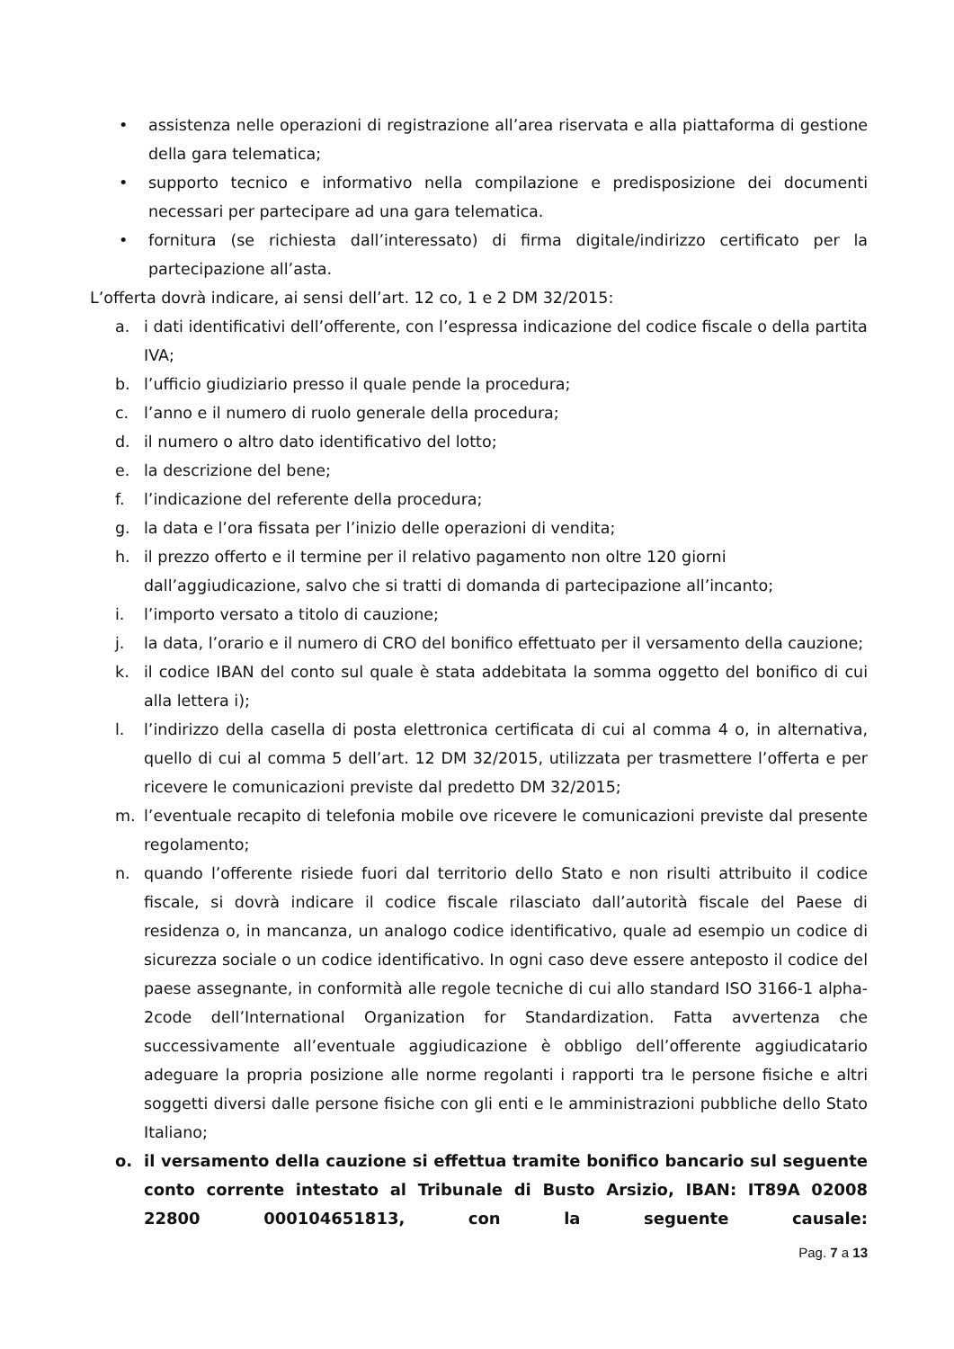• assistenza nelle operazioni di registrazione all’area riservata e alla piattaforma di gestione della gara telematica;
• supporto tecnico e informativo nella compilazione e predisposizione dei documenti necessari per partecipare ad una gara telematica.
• fornitura (se richiesta dall’interessato) di firma digitale/indirizzo certificato per la partecipazione all’asta.
L’offerta dovrà indicare, ai sensi dell’art. 12 co, 1 e 2 DM 32/2015:
a. i dati identificativi dell’offerente, con l’espressa indicazione del codice fiscale o della partita IVA;
b. l’ufficio giudiziario presso il quale pende la procedura;
c. l’anno e il numero di ruolo generale della procedura;
d. il numero o altro dato identificativo del lotto;
e. la descrizione del bene;
f. l’indicazione del referente della procedura;
g. la data e l’ora fissata per l’inizio delle operazioni di vendita;
h. il prezzo offerto e il termine per il relativo pagamento non oltre 120 giorni dall’aggiudicazione, salvo che si tratti di domanda di partecipazione all’incanto;
i. l’importo versato a titolo di cauzione;
j. la data, l’orario e il numero di CRO del bonifico effettuato per il versamento della cauzione;
k. il codice IBAN del conto sul quale è stata addebitata la somma oggetto del bonifico di cui alla lettera i);
l. l’indirizzo della casella di posta elettronica certificata di cui al comma 4 o, in alternativa, quello di cui al comma 5 dell’art. 12 DM 32/2015, utilizzata per trasmettere l’offerta e per ricevere le comunicazioni previste dal predetto DM 32/2015;
m. l’eventuale recapito di telefonia mobile ove ricevere le comunicazioni previste dal presente regolamento;
n. quando l’offerente risiede fuori dal territorio dello Stato e non risulti attribuito il codice fiscale, si dovrà indicare il codice fiscale rilasciato dall’autorità fiscale del Paese di residenza o, in mancanza, un analogo codice identificativo, quale ad esempio un codice di sicurezza sociale o un codice identificativo. In ogni caso deve essere anteposto il codice del paese assegnante, in conformità alle regole tecniche di cui allo standard ISO 3166-1 alpha-2code dell’International Organization for Standardization. Fatta avvertenza che successivamente all’eventuale aggiudicazione è obbligo dell’offerente aggiudicatario adeguare la propria posizione alle norme regolanti i rapporti tra le persone fisiche e altri soggetti diversi dalle persone fisiche con gli enti e le amministrazioni pubbliche dello Stato Italiano;
o. il versamento della cauzione si effettua tramite bonifico bancario sul seguente conto corrente intestato al Tribunale di Busto Arsizio, IBAN: IT89A 02008 22800 000104651813, con la seguente causale:
Pag. 7 a 13